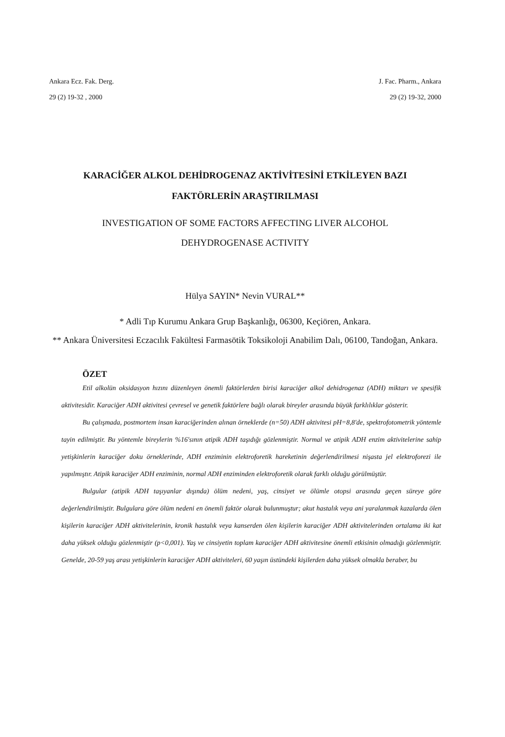Ankara Ecz. Fak. Derg.
29 (2) 19-32 , 2000
J. Fac. Pharm., Ankara
29 (2) 19-32, 2000
KARACİĞER ALKOL DEHİDROGENAZ AKTİVİTESİNİ ETKİLEYEN BAZI FAKTÖRLERİN ARAŞTIRILMASI
INVESTIGATION OF SOME FACTORS AFFECTING LIVER ALCOHOL
DEHYDROGENASE ACTIVITY
Hülya SAYIN* Nevin VURAL**
* Adli Tıp Kurumu Ankara Grup Başkanlığı, 06300, Keçiören, Ankara.
** Ankara Üniversitesi Eczacılık Fakültesi Farmasötik Toksikoloji Anabilim Dalı, 06100, Tandoğan, Ankara.
ÖZET
Etil alkolün oksidasyon hızını düzenleyen önemli faktörlerden birisi karaciğer alkol dehidrogenaz (ADH) miktarı ve spesifik aktivitesidir. Karaciğer ADH aktivitesi çevresel ve genetik faktörlere bağlı olarak bireyler arasında büyük farklılıklar gösterir.
Bu çalışmada, postmortem insan karaciğerinden alınan örneklerde (n=50) ADH aktivitesi pH=8,8'de, spektrofotometrik yöntemle tayin edilmiştir. Bu yöntemle bireylerin %16'sının atipik ADH taşıdığı gözlenmiştir. Normal ve atipik ADH enzim aktivitelerine sahip yetişkinlerin karaciğer doku örneklerinde, ADH enziminin elektroforetik hareketinin değerlendirilmesi nişasta jel elektroforezi ile yapılmıştır. Atipik karaciğer ADH enziminin, normal ADH enziminden elektroforetik olarak farklı olduğu görülmüştür.
Bulgular (atipik ADH taşıyanlar dışında) ölüm nedeni, yaş, cinsiyet ve ölümle otopsi arasında geçen süreye göre değerlendirilmiştir. Bulgulara göre ölüm nedeni en önemli faktör olarak bulunmuştur; akut hastalık veya ani yaralanmak kazalarda ölen kişilerin karaciğer ADH aktivitelerinin, kronik hastalık veya kanserden ölen kişilerin karaciğer ADH aktivitelerinden ortalama iki kat daha yüksek olduğu gözlenmiştir (p<0,001). Yaş ve cinsiyetin toplam karaciğer ADH aktivitesine önemli etkisinin olmadığı gözlenmiştir. Genelde, 20-59 yaş arası yetişkinlerin karaciğer ADH aktiviteleri, 60 yaşın üstündeki kişilerden daha yüksek olmakla beraber, bu